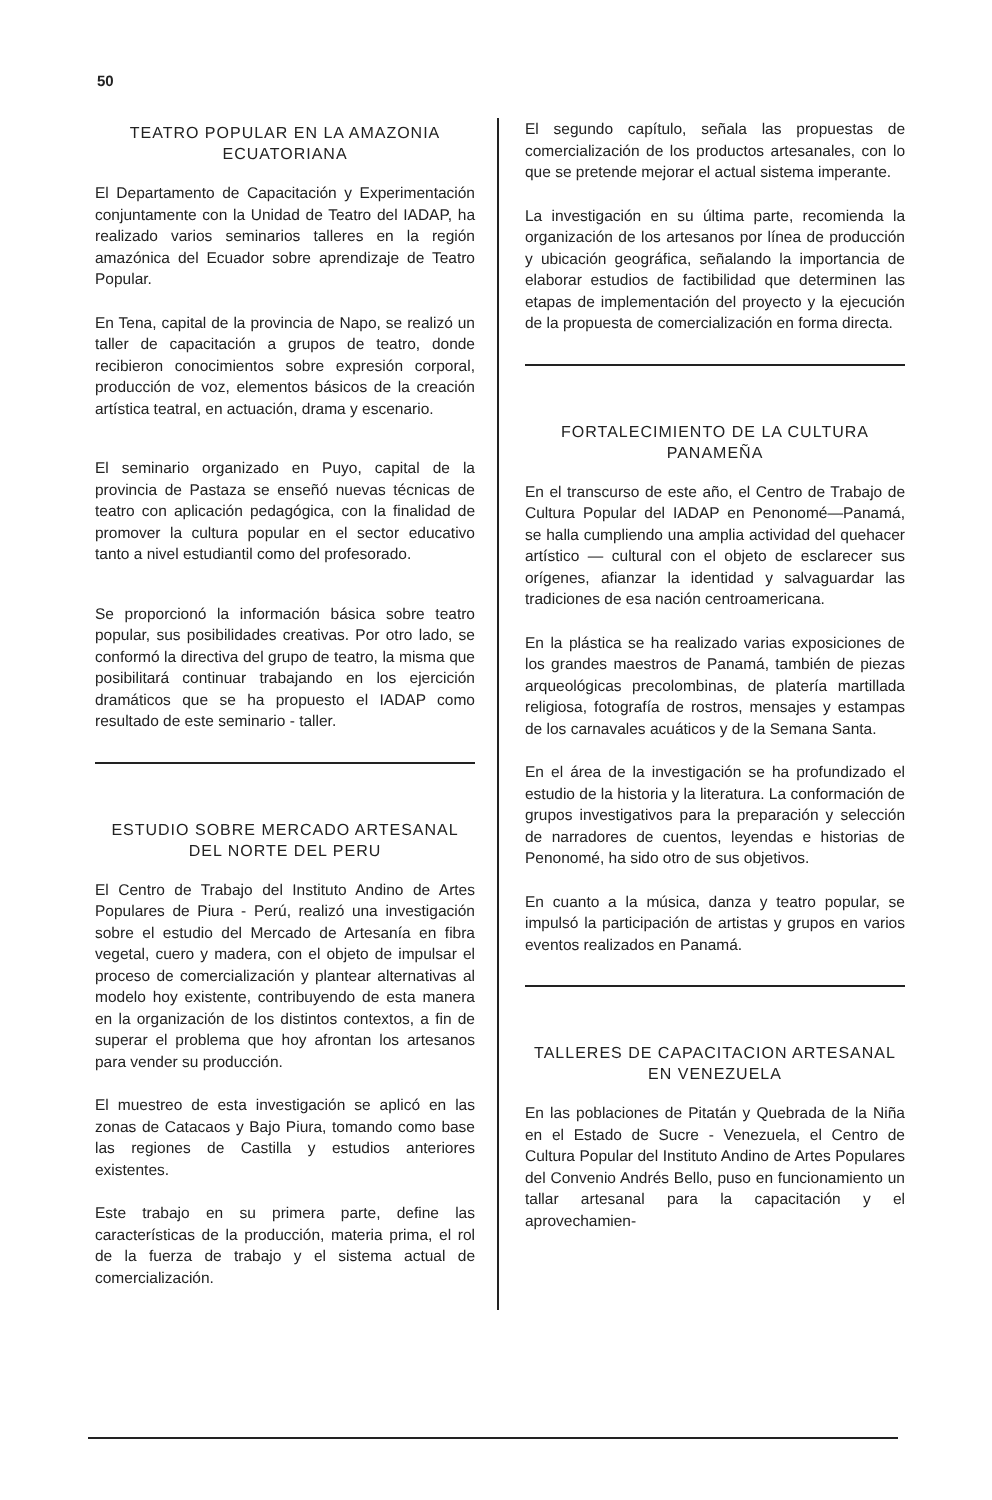50
TEATRO POPULAR EN LA AMAZONIA ECUATORIANA
El Departamento de Capacitación y Experimentación conjuntamente con la Unidad de Teatro del IADAP, ha realizado varios seminarios talleres en la región amazónica del Ecuador sobre aprendizaje de Teatro Popular.
En Tena, capital de la provincia de Napo, se realizó un taller de capacitación a grupos de teatro, donde recibieron conocimientos sobre expresión corporal, producción de voz, elementos básicos de la creación artística teatral, en actuación, drama y escenario.
El seminario organizado en Puyo, capital de la provincia de Pastaza se enseñó nuevas técnicas de teatro con aplicación pedagógica, con la finalidad de promover la cultura popular en el sector educativo tanto a nivel estudiantil como del profesorado.
Se proporcionó la información básica sobre teatro popular, sus posibilidades creativas. Por otro lado, se conformó la directiva del grupo de teatro, la misma que posibilitará continuar trabajando en los ejercición dramáticos que se ha propuesto el IADAP como resultado de este seminario - taller.
ESTUDIO SOBRE MERCADO ARTESANAL DEL NORTE DEL PERU
El Centro de Trabajo del Instituto Andino de Artes Populares de Piura - Perú, realizó una investigación sobre el estudio del Mercado de Artesanía en fibra vegetal, cuero y madera, con el objeto de impulsar el proceso de comercialización y plantear alternativas al modelo hoy existente, contribuyendo de esta manera en la organización de los distintos contextos, a fin de superar el problema que hoy afrontan los artesanos para vender su producción.
El muestreo de esta investigación se aplicó en las zonas de Catacaos y Bajo Piura, tomando como base las regiones de Castilla y estudios anteriores existentes.
Este trabajo en su primera parte, define las características de la producción, materia prima, el rol de la fuerza de trabajo y el sistema actual de comercialización.
El segundo capítulo, señala las propuestas de comercialización de los productos artesanales, con lo que se pretende mejorar el actual sistema imperante.
La investigación en su última parte, recomienda la organización de los artesanos por línea de producción y ubicación geográfica, señalando la importancia de elaborar estudios de factibilidad que determinen las etapas de implementación del proyecto y la ejecución de la propuesta de comercialización en forma directa.
FORTALECIMIENTO DE LA CULTURA PANAMEÑA
En el transcurso de este año, el Centro de Trabajo de Cultura Popular del IADAP en Penonomé—Panamá, se halla cumpliendo una amplia actividad del quehacer artístico — cultural con el objeto de esclarecer sus orígenes, afianzar la identidad y salvaguardar las tradiciones de esa nación centroamericana.
En la plástica se ha realizado varias exposiciones de los grandes maestros de Panamá, también de piezas arqueológicas precolombinas, de platería martillada religiosa, fotografía de rostros, mensajes y estampas de los carnavales acuáticos y de la Semana Santa.
En el área de la investigación se ha profundizado el estudio de la historia y la literatura. La conformación de grupos investigativos para la preparación y selección de narradores de cuentos, leyendas e historias de Penonomé, ha sido otro de sus objetivos.
En cuanto a la música, danza y teatro popular, se impulsó la participación de artistas y grupos en varios eventos realizados en Panamá.
TALLERES DE CAPACITACION ARTESANAL EN VENEZUELA
En las poblaciones de Pitatán y Quebrada de la Niña en el Estado de Sucre - Venezuela, el Centro de Cultura Popular del Instituto Andino de Artes Populares del Convenio Andrés Bello, puso en funcionamiento un tallar artesanal para la capacitación y el aprovechamien-